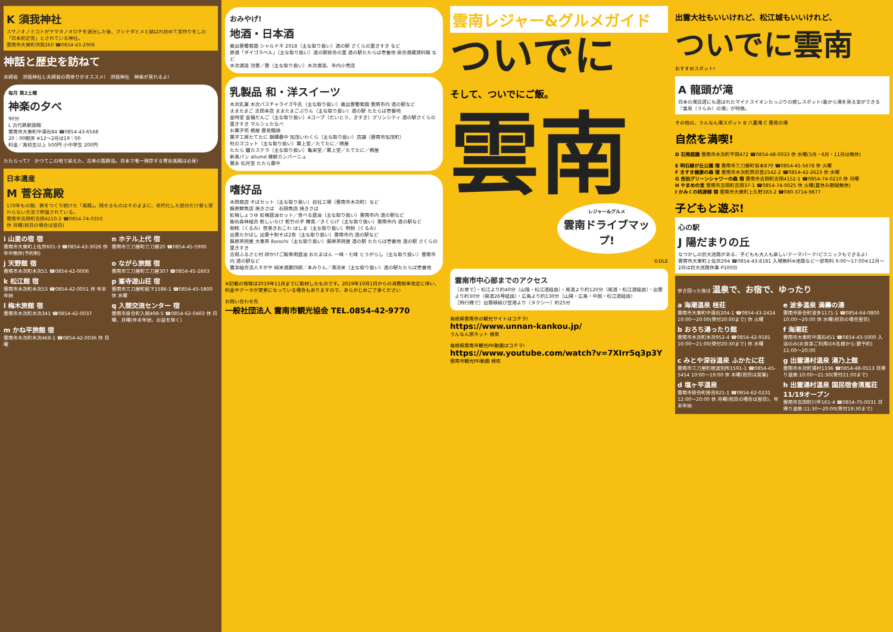K 須我神社
スサノオノミコトがヤマタノオロチを退治した後、クシナダヒメと結ばれ初めて宮作りをした「日本初之宮」とされている神社。
雲南市大東町須賀260 ☎0854-43-2906
神話と歴史を訪ねて
夫婦岩　須我神社と夫婦岩の両参りがオススメ!　須我神社　神楽が見れるよ!
毎月 第2土曜
神楽の夕べ
90分
L 古代鉄歌謡館
雲南市大東町中湯石84 ☎0854-43-6568
20：00開演 ※12〜2月は19：00
料金／高校生以上 500円 小中学生 200円
たたらって?　かつてこの地で栄えた、古来の製鉄法。日本で唯一現存する菅谷高殿は必見!
日本遺産
M 菅谷高殿
170年もの間、鉄をつくり続けた「高殿」。残せるものはそのままに、老朽化した部分だけ昔と変わらない方法で修復されている。
雲南市吉田町吉田4210-2 ☎0854-74-0350
休 月曜(祝日の場合は翌日)
i 山里の宿 宿
雲南市大東町上佐世601-3 ☎0854-43-3026 休 年中無休(予約制)
n ホテル上代 宿
雲南市三刀屋町三刀屋20 ☎0854-45-5900
j 天野館 宿
雲南市木次町木次51 ☎0854-42-0006
o ながら旅館 宿
雲南市三刀屋町三刀屋307 ☎0854-45-2603
k 松江館 宿
雲南市木次町木次53 ☎0854-42-0051 休 年末年始
p 峯寺遊山荘 宿
雲南市三刀屋町給下1586-1 ☎0854-45-5800 休 水曜
l 梅木旅館 宿
雲南市木次町木次341 ☎0854-42-0037
q 入間交流センター 宿
雲南市掛合町入間498-5 ☎0854-62-0403 休 日曜、月曜(年末年始、お盆を除く)
m かね平旅館 宿
雲南市木次町木次468-1 ☎0854-42-0036 休 日曜
おみやげ!
地酒・日本酒
奥出雲葡萄園 シャルドネ 2018（主な取り扱い）道の駅 さくらの里きすき など
原酒「ダイゴラベル」（主な取り扱い）道の駅掛合の里 道の駅たたらば壱番地 掛合酒蔵資料館 など
木次酒造 泡雲／雲（主な取り扱い）木次酒造、市内小売店
乳製品 和・洋スイーツ
木次乳業 木次パスチャライズ牛乳（主な取り扱い）奥出雲葡萄園 雲南市内 道の駅など
ままたまご 吉田本店 ままたまごぷりん（主な取り扱い）道の駅 たたらば壱番地
金時堂 金福だんご（主な取り扱い）Aコープ（だいとう、きすき）グリンシティ 道の駅さくらの里きすき マルシェたなべ
お菓子司 橋屋 雲見饅頭
菓子工房たてたに 銅鐸最中 加茂いわくら（主な取り扱い）店舗（雲南市加茂町）
杜のズコット（主な取り扱い）菓上堂／たてたに／橋屋
たたら 鑪カステラ（主な取り扱い）亀栄堂／菓上堂／たてたに／橋屋
新高パン allumé 雑穀カンパーニュ
菓永 松月堂 たたら最中
嗜好品
木田商店 そばセット（主な取り扱い）自社工場（雲南市木次町）など
藤原鮮魚店 焼きさば　石田魚店 焼きさば
紅梅しょうゆ 紅梅醤油セット／食べる醤油（主な取り扱い）雲南市内 道の駅など
飯石森林組合 乾しいたけ 乾竹の子 舞茸／きくらげ（主な取り扱い）雲南市内 道の駅など
胡桃（くるみ）笹巻きおこわ はしま（主な取り扱い）明桃（くるみ）
出雲たかはし 出雲十割そば2食（主な取り扱い）雲南市内 道の駅など
藤原茶問屋 大東茶 8orochi（主な取り扱い）藤原茶問屋 道の駅 たたらば壱番地 道の駅 さくらの里きすき
吉田ふるさと村 卵かけご飯専用醤油 おたまはん 一味・七味 とうがらし（主な取り扱い）雲南市内 道の駅など
農事組合法人すがや 純米酒要四郎／本みりん／清流米（主な取り扱い）道の駅たたらば壱番地
※記載の情報は2019年11月までに取材したものです。2019年10月1日からの消費税率改定に伴い、料金やデータが変更になっている場合もありますので、あらかじめご了承ください
お問い合わせ先
一般社団法人 雲南市観光協会 TEL.0854-42-9770
雲南レジャー&グルメガイド
ついでに
そして、ついでにご飯。
雲南
レジャー&グルメ
雲南ドライブマップ!
©DLE
雲南市中心部までのアクセス
［お車で］・松江より約40分（山陰・松江道経由）・尾道より約120分（尾道・松江道経由）・出雲より約30分（県道26号経由）・広島より約130分（山陽・広島・中国・松江道経由）
［飛行機で］出雲縁結び空港より〈タクシー〉約25分
島根県雲南市の観光サイトはコチラ!
https://www.unnan-kankou.jp/
うんなん旅ネット 検索
島根県雲南市観光PR動画はコチラ!
https://www.youtube.com/watch?v=7XIrr5q3p3Y
雲南市観光PR動画 検索
出雲大社もいいけれど、松江城もいいけれど、
ついでに雲南
おすすめスポット!
A 龍頭が滝
日本の滝百選にも選ばれたマイナスイオンたっぷりの癒しスポット!裏から滝を見る事ができる『裏見（うらみ）の滝』が特徴。
その他の、うんなん滝スポット B 八重滝 C 雲見の滝
自然を満喫!
D 石照庭園 雲南市木次町平田472 ☎0854-48-0033 休 水曜(5月・6月・11月は無休)
E 明石緑が丘公園 宿 雲南市三刀屋町坂本870 ☎0854-45-5678 休 火曜
F きすき健康の森 宿 雲南市木次町西日登2542-2 ☎0854-42-2623 休 水曜
G 吉田グリーンシャワーの森 宿 雲南市吉田町吉田4152-1 ☎0854-74-0210 休 月曜
H やまめの里 雲南市吉田町吉田37-1 ☎0854-74-0025 休 火曜(夏休み期間無休)
I かみくの桃源郷 宿 雲南市大東町上久野383-2 ☎080-3714-9877
子どもと遊ぶ!
心の駅
J 陽だまりの丘
なつかしの巨大迷路がある、子どもも大人も楽しいテーマパーク!ピクニックもできるよ!
雲南市大東町上佐世294 ☎0854-43-8181 入場無料※迷路など一部有料 9:00〜17:00※12月〜2月は巨大迷路休業 P100台
歩き回った後は 温泉で、お宿で、ゆったり
a 海潮温泉 桂荘
雲南市大東町中湯石204-1 ☎0854-43-2414 10:00〜20:00(受付20:00まで) 休 火曜
e 波多温泉 満壽の湯
雲南市掛合町波多1171-1 ☎0854-64-0800 10:00〜20:00 休 水曜(祝日の場合翌日)
b おろち湯ったり館
雲南市木次町木次952-4 ☎0854-42-9181 10:00〜21:00(受付20:30まで) 休 水曜
f 海潮荘
雲南市大東町中湯石451 ☎0854-43-5000 入浴のみ(お食事ご利用の6名様から:要予約) 11:00〜20:00
c みとや深谷温泉 ふかたに荘
雲南市三刀屋町根波別所1591-1 ☎0854-45-5454 10:00〜19:00 休 木曜(祝日は営業)
g 出雲湯村温泉 湯乃上館
雲南市木次町湯村1336 ☎0854-48-0513 日帰り温泉:10:00〜21:30(受付21:00まで)
d 塩ヶ平温泉
雲南市掛合町掛合821-1 ☎0854-62-0231 12:00〜20:00 休 月曜(祝日の場合は翌日)、年末年始
h 出雲湯村温泉 国民宿舎清嵐荘 11/19オープン
雲南市吉田町川手161-4 ☎0854-75-0031 日帰り温泉:11:30〜20:00(受付19:30まで)